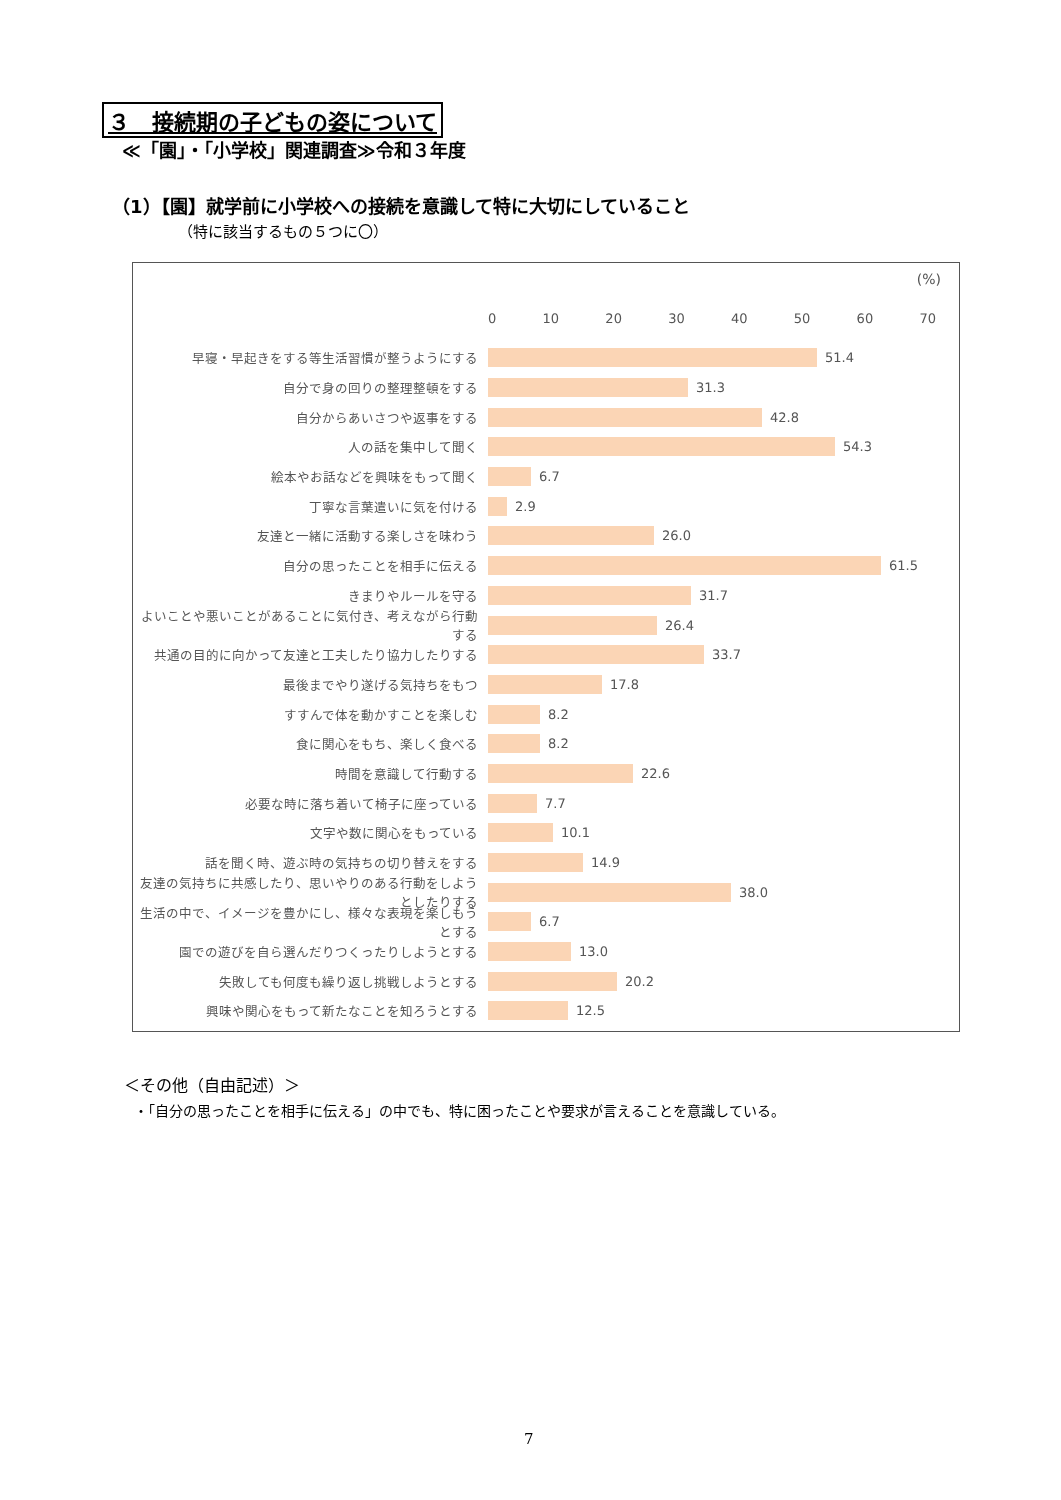３　接続期の子どもの姿について
≪「園」・「小学校」関連調査≫令和３年度
（1）【園】就学前に小学校への接続を意識して特に大切にしていること
（特に該当するもの５つに〇）
(%)
0 10 20 30 40 50 60 70
早寝・早起きをする等生活習慣が整うようにする 51.4
自分で身の回りの整理整頓をする 31.3
自分からあいさつや返事をする 42.8
人の話を集中して聞く 54.3
絵本やお話などを興味をもって聞く 6.7
丁寧な言葉遣いに気を付ける 2.9
友達と一緒に活動する楽しさを味わう 26.0
自分の思ったことを相手に伝える 61.5
きまりやルールを守る 31.7
よいことや悪いことがあることに気付き、考えながら行動する
26.4
共通の目的に向かって友達と工夫したり協力したりする 33.7
最後までやり遂げる気持ちをもつ 17.8
すすんで体を動かすことを楽しむ 8.2
食に関心をもち、楽しく食べる 8.2
時間を意識して行動する 22.6
必要な時に落ち着いて椅子に座っている 7.7
文字や数に関心をもっている 10.1
話を聞く時、遊ぶ時の気持ちの切り替えをする 14.9
友達の気持ちに共感したり、思いやりのある行動をしようとしたりする
38.0
生活の中で、イメージを豊かにし、様々な表現を楽しもうとする
6.7
園での遊びを自ら選んだりつくったりしようとする 13.0
失敗しても何度も繰り返し挑戦しようとする 20.2
興味や関心をもって新たなことを知ろうとする 12.5
＜その他（自由記述）＞
・「自分の思ったことを相手に伝える」の中でも、特に困ったことや要求が言えることを意識している。
7